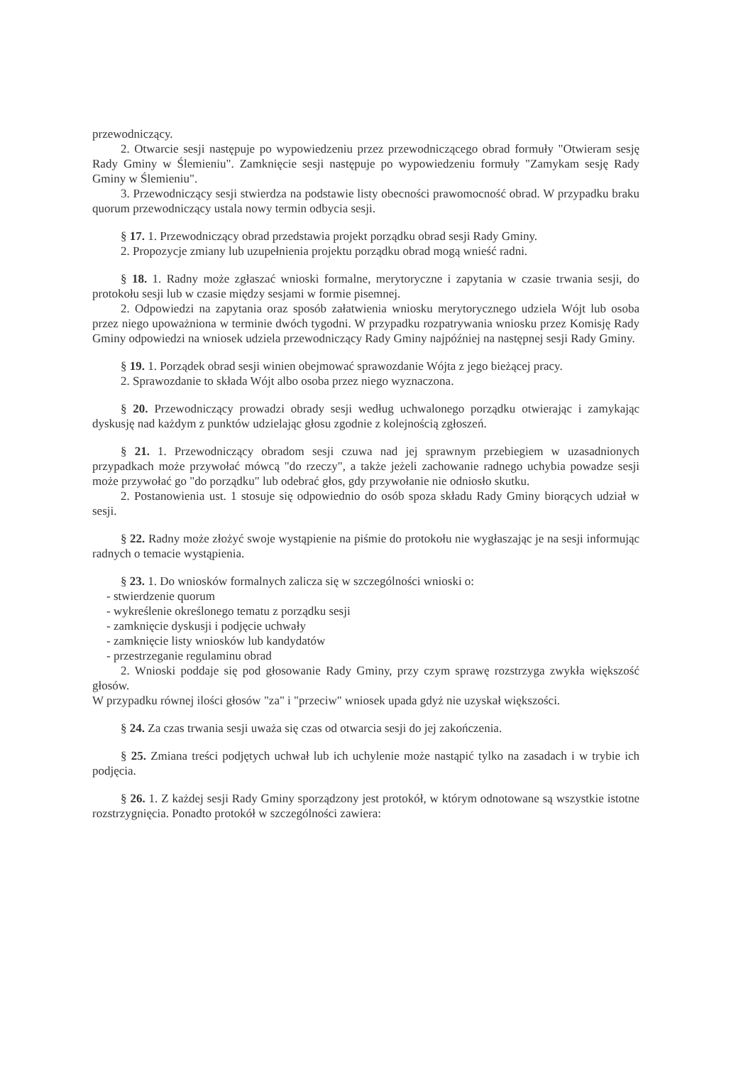przewodniczący.
2. Otwarcie sesji następuje po wypowiedzeniu przez przewodniczącego obrad formuły "Otwieram sesję Rady Gminy w Ślemieniu". Zamknięcie sesji następuje po wypowiedzeniu formuły "Zamykam sesję Rady Gminy w Ślemieniu".
3. Przewodniczący sesji stwierdza na podstawie listy obecności prawomocność obrad. W przypadku braku quorum przewodniczący ustala nowy termin odbycia sesji.
§ 17. 1. Przewodniczący obrad przedstawia projekt porządku obrad sesji Rady Gminy.
2. Propozycje zmiany lub uzupełnienia projektu porządku obrad mogą wnieść radni.
§ 18. 1. Radny może zgłaszać wnioski formalne, merytoryczne i zapytania w czasie trwania sesji, do protokołu sesji lub w czasie między sesjami w formie pisemnej.
2. Odpowiedzi na zapytania oraz sposób załatwienia wniosku merytorycznego udziela Wójt lub osoba przez niego upoważniona w terminie dwóch tygodni. W przypadku rozpatrywania wniosku przez Komisję Rady Gminy odpowiedzi na wniosek udziela przewodniczący Rady Gminy najpóźniej na następnej sesji Rady Gminy.
§ 19. 1. Porządek obrad sesji winien obejmować sprawozdanie Wójta z jego bieżącej pracy.
2. Sprawozdanie to składa Wójt albo osoba przez niego wyznaczona.
§ 20. Przewodniczący prowadzi obrady sesji według uchwalonego porządku otwierając i zamykając dyskusję nad każdym z punktów udzielając głosu zgodnie z kolejnością zgłoszeń.
§ 21. 1. Przewodniczący obradom sesji czuwa nad jej sprawnym przebiegiem w uzasadnionych przypadkach może przywołać mówcą "do rzeczy", a także jeżeli zachowanie radnego uchybia powadze sesji może przywołać go "do porządku" lub odebrać głos, gdy przywołanie nie odniosło skutku.
2. Postanowienia ust. 1 stosuje się odpowiednio do osób spoza składu Rady Gminy biorących udział w sesji.
§ 22. Radny może złożyć swoje wystąpienie na piśmie do protokołu nie wygłaszając je na sesji informując radnych o temacie wystąpienia.
§ 23. 1. Do wniosków formalnych zalicza się w szczególności wnioski o:
- stwierdzenie quorum
- wykreślenie określonego tematu z porządku sesji
- zamknięcie dyskusji i podjęcie uchwały
- zamknięcie listy wniosków lub kandydatów
- przestrzeganie regulaminu obrad
2. Wnioski poddaje się pod głosowanie Rady Gminy, przy czym sprawę rozstrzyga zwykła większość głosów.
W przypadku równej ilości głosów "za" i "przeciw" wniosek upada gdyż nie uzyskał większości.
§ 24. Za czas trwania sesji uważa się czas od otwarcia sesji do jej zakończenia.
§ 25. Zmiana treści podjętych uchwał lub ich uchylenie może nastąpić tylko na zasadach i w trybie ich podjęcia.
§ 26. 1. Z każdej sesji Rady Gminy sporządzony jest protokół, w którym odnotowane są wszystkie istotne rozstrzygnięcia. Ponadto protokół w szczególności zawiera: